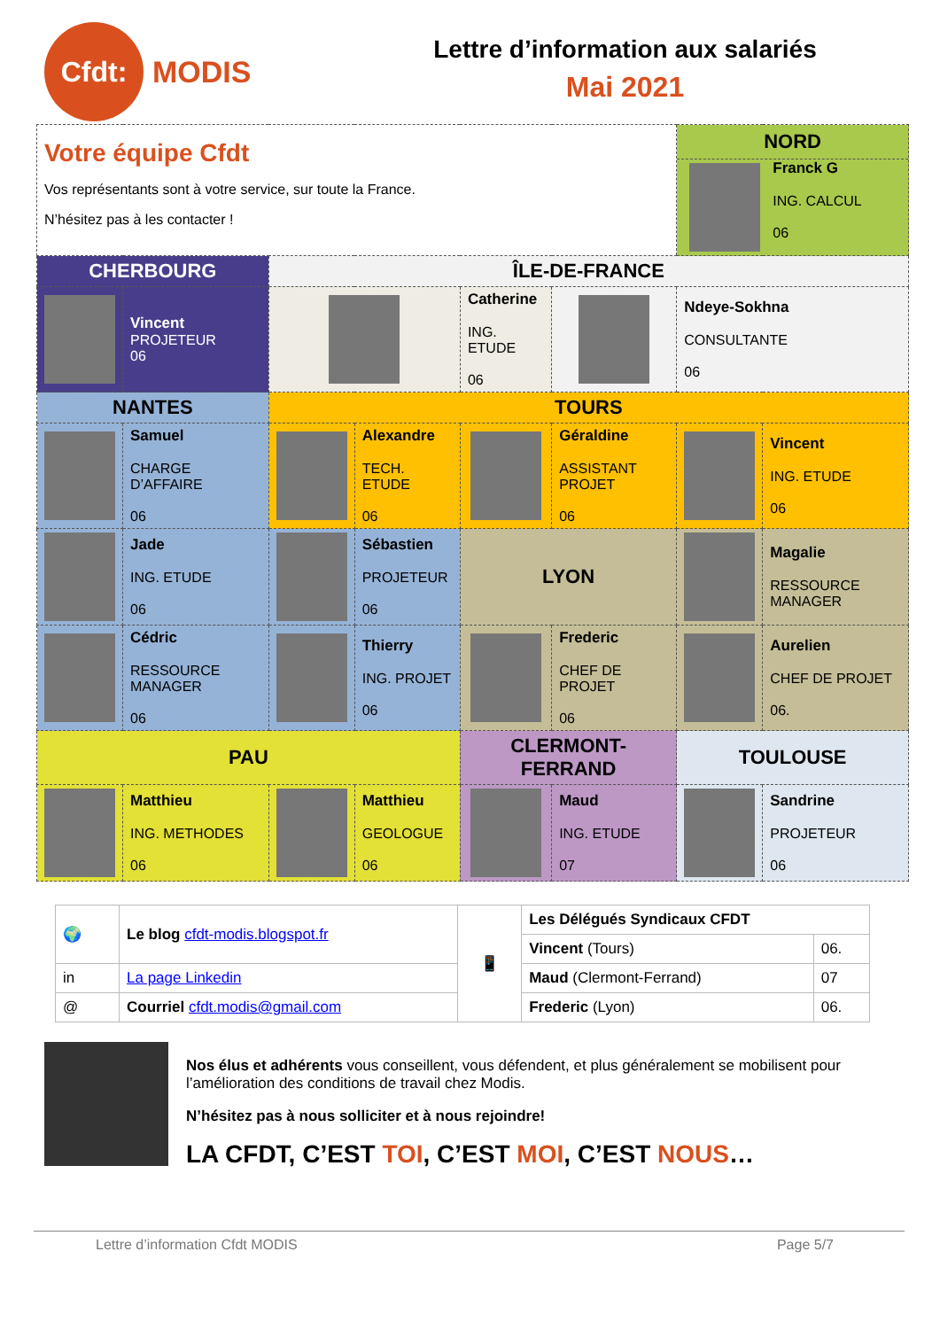Cfdt:
MODIS
Lettre d’information aux salariés
Mai 2021
| Votre équipe Cfdt Vos représentants sont à votre service, sur toute la France. N’hésitez pas à les contacter ! | | | | | | | NORD Franck G ING. CALCUL 06 | |
| CHERBOURG | | ÎLE-DE-FRANCE | | | | | | |
| | Vincent PROJETEUR 06 | | | Catherine ING. ETUDE 06 | | | Ndeye-Sokhna CONSULTANTE 06 | |
| NANTES | | TOURS | | | | | | |
| | Samuel CHARGE D’AFFAIRE 06 | | Alexandre TECH. ETUDE 06 | | Géraldine ASSISTANT PROJET 06 | | | Vincent ING. ETUDE 06 |
| | Jade ING. ETUDE 06 | | Sébastien PROJETEUR 06 | LYON | | | | Magalie RESSOURCE MANAGER |
| | Cédric RESSOURCE MANAGER 06 | | Thierry ING. PROJET 06 | | Frederic CHEF DE PROJET 06 | | | Aurelien CHEF DE PROJET 06. |
| PAU | | | | CLERMONT-FERRAND | | | TOULOUSE | |
| | Matthieu ING. METHODES 06 | | Matthieu GEOLOGUE 06 | | Maud ING. ETUDE 07 | | | Sandrine PROJETEUR 06 |
| 🌍 | Le blog cfdt-modis.blogspot.fr | 📱 | Les Délégués Syndicaux CFDT | |
| | | | Vincent (Tours) | 06. |
| in | La page Linkedin | | Maud (Clermont-Ferrand) | 07 |
| @ | Courriel cfdt.modis@gmail.com | | Frederic (Lyon) | 06. |
Nos élus et adhérents vous conseillent, vous défendent, et plus généralement se mobilisent pour l’amélioration des conditions de travail chez Modis.
N’hésitez pas à nous solliciter et à nous rejoindre!
LA CFDT, C’EST TOI, C’EST MOI, C’EST NOUS…
Lettre d’information Cfdt MODIS Page 5/7